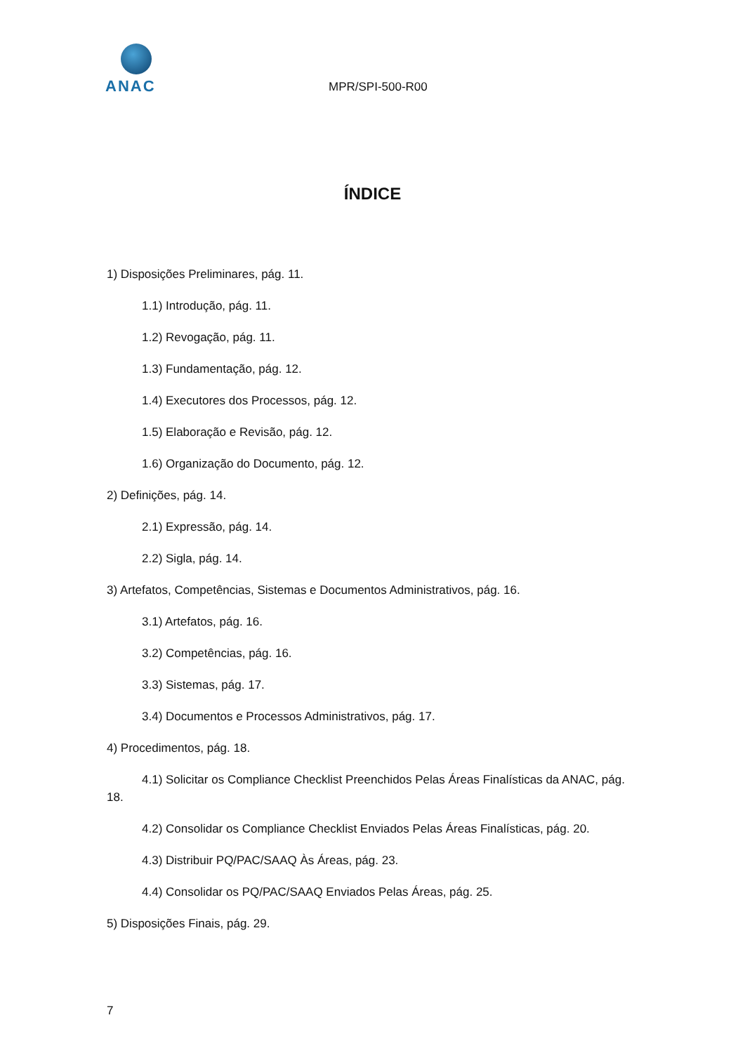ANAC
MPR/SPI-500-R00
ÍNDICE
1) Disposições Preliminares, pág. 11.
1.1) Introdução, pág. 11.
1.2) Revogação, pág. 11.
1.3) Fundamentação, pág. 12.
1.4) Executores dos Processos, pág. 12.
1.5) Elaboração e Revisão, pág. 12.
1.6) Organização do Documento, pág. 12.
2) Definições, pág. 14.
2.1) Expressão, pág. 14.
2.2) Sigla, pág. 14.
3) Artefatos, Competências, Sistemas e Documentos Administrativos, pág. 16.
3.1) Artefatos, pág. 16.
3.2) Competências, pág. 16.
3.3) Sistemas, pág. 17.
3.4) Documentos e Processos Administrativos, pág. 17.
4) Procedimentos, pág. 18.
4.1) Solicitar os Compliance Checklist Preenchidos Pelas Áreas Finalísticas da ANAC, pág. 18.
4.2) Consolidar os Compliance Checklist Enviados Pelas Áreas Finalísticas, pág. 20.
4.3) Distribuir PQ/PAC/SAAQ Às Áreas, pág. 23.
4.4) Consolidar os PQ/PAC/SAAQ Enviados Pelas Áreas, pág. 25.
5) Disposições Finais, pág. 29.
7